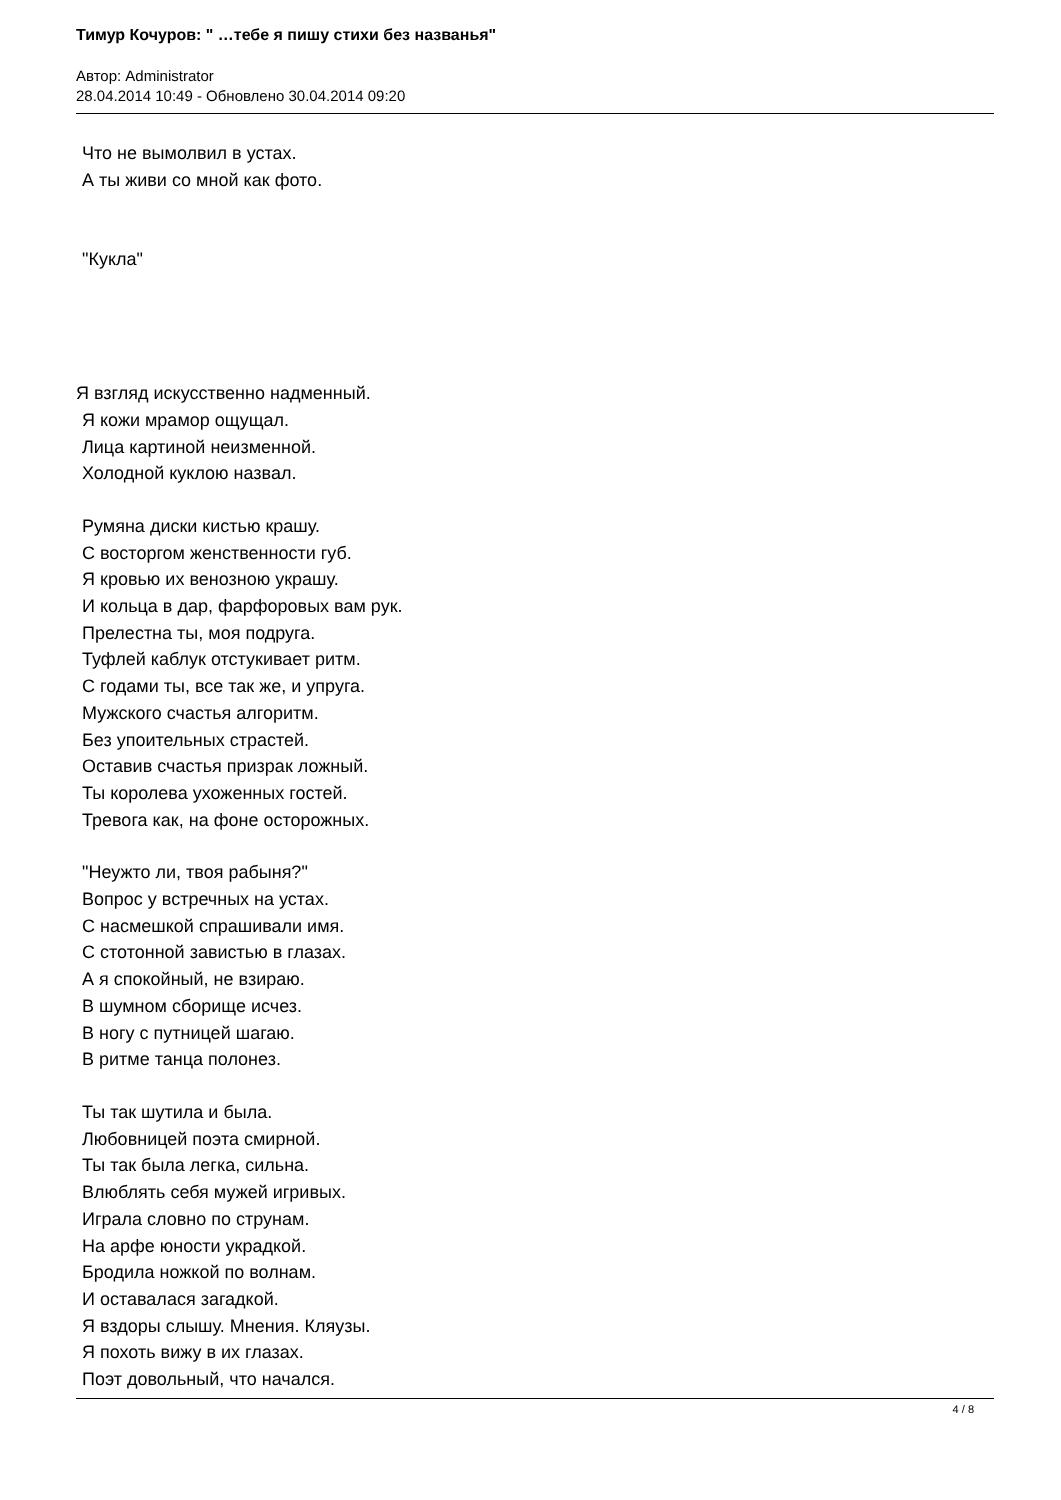Тимур Кочуров: " …тебе я пишу стихи без названья"
Автор: Administrator
28.04.2014 10:49 - Обновлено 30.04.2014 09:20
Что не вымолвил в устах.
А ты живи со мной как фото.
"Кукла"
Я взгляд искусственно надменный.
Я кожи мрамор ощущал.
Лица картиной неизменной.
Холодной куклою назвал.
Румяна диски кистью крашу.
С восторгом женственности губ.
Я кровью их венозною украшу.
И кольца в дар, фарфоровых вам рук.
Прелестна ты, моя подруга.
Туфлей каблук отстукивает ритм.
С годами ты, все так же, и упруга.
Мужского счастья алгоритм.
Без упоительных страстей.
Оставив счастья призрак ложный.
Ты королева ухоженных гостей.
Тревога как, на фоне осторожных.
"Неужто ли, твоя рабыня?"
Вопрос у встречных на устах.
С насмешкой спрашивали имя.
С стотонной завистью в глазах.
А я спокойный, не взираю.
В шумном сборище исчез.
В ногу с путницей шагаю.
В ритме танца полонез.
Ты так шутила и была.
Любовницей поэта смирной.
Ты так была легка, сильна.
Влюблять себя мужей игривых.
Играла словно по струнам.
На арфе юности украдкой.
Бродила ножкой по волнам.
И оставалася загадкой.
Я вздоры слышу. Мнения. Кляузы.
Я похоть вижу в их глазах.
Поэт довольный, что начался.
4 / 8